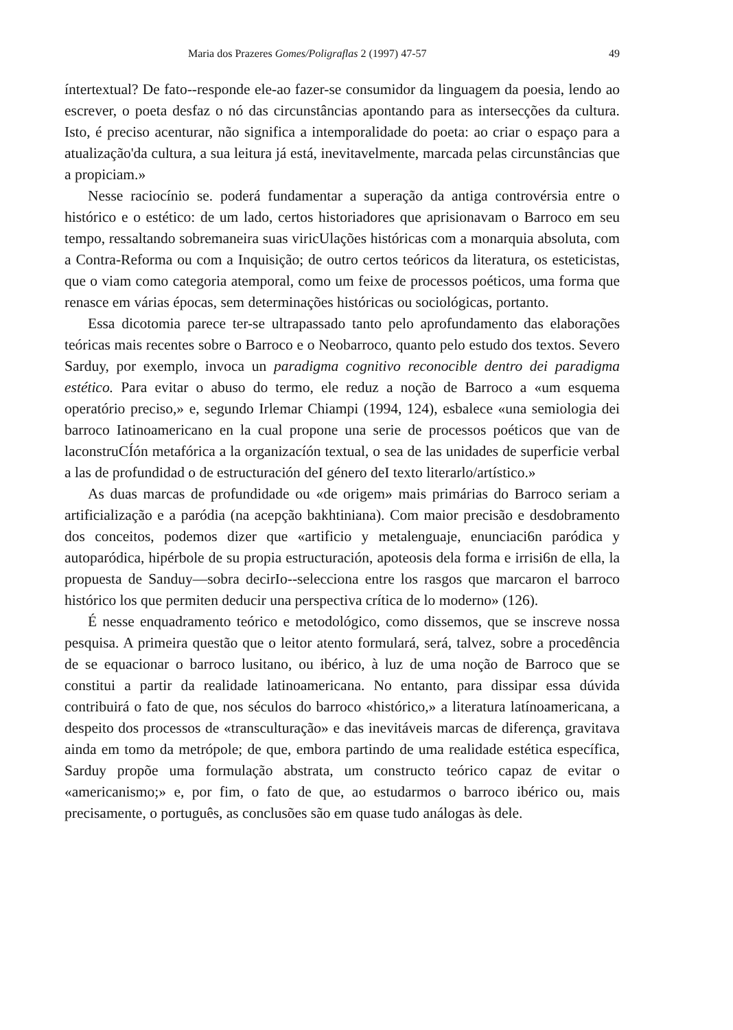Maria dos Prazeres Gomes/Poligraflas 2 (1997) 47-57 49
íntertextual? De fato--responde ele-ao fazer-se consumidor da linguagem da poesia, lendo ao escrever, o poeta desfaz o nó das circunstâncias apontando para as intersecções da cultura. Isto, é preciso acenturar, não significa a intemporalidade do poeta: ao criar o espaço para a atualização'da cultura, a sua leitura já está, inevitavelmente, marcada pelas circunstâncias que a propiciam.»
Nesse raciocínio se. poderá fundamentar a superação da antiga controvérsia entre o histórico e o estético: de um lado, certos historiadores que aprisionavam o Barroco em seu tempo, ressaltando sobremaneira suas viricUlações históricas com a monarquia absoluta, com a Contra-Reforma ou com a Inquisição; de outro certos teóricos da literatura, os esteticistas, que o viam como categoria atemporal, como um feixe de processos poéticos, uma forma que renasce em várias épocas, sem determinações históricas ou sociológicas, portanto.
Essa dicotomia parece ter-se ultrapassado tanto pelo aprofundamento das elaborações teóricas mais recentes sobre o Barroco e o Neobarroco, quanto pelo estudo dos textos. Severo Sarduy, por exemplo, invoca un paradigma cognitivo reconocible dentro dei paradigma estético. Para evitar o abuso do termo, ele reduz a noção de Barroco a «um esquema operatório preciso,» e, segundo Irlemar Chiampi (1994, 124), esbalece «una semiologia dei barroco Iatinoamericano en la cual propone una serie de processos poéticos que van de laconstruCÍón metafórica a la organizacíón textual, o sea de las unidades de superficie verbal a las de profundidad o de estructuración deI género deI texto literarlo/artístico.»
As duas marcas de profundidade ou «de origem» mais primárias do Barroco seriam a artificialização e a paródia (na acepção bakhtiniana). Com maior precisão e desdobramento dos conceitos, podemos dizer que «artificio y metalenguaje, enunciaci6n paródica y autoparódica, hipérbole de su propia estructuración, apoteosis dela forma e irrisi6n de ella, la propuesta de Sanduy—sobra decirIo--selecciona entre los rasgos que marcaron el barroco histórico los que permiten deducir una perspectiva crítica de lo moderno» (126).
É nesse enquadramento teórico e metodológico, como dissemos, que se inscreve nossa pesquisa. A primeira questão que o leitor atento formulará, será, talvez, sobre a procedência de se equacionar o barroco lusitano, ou ibérico, à luz de uma noção de Barroco que se constitui a partir da realidade latinoamericana. No entanto, para dissipar essa dúvida contribuirá o fato de que, nos séculos do barroco «histórico,» a literatura latínoamericana, a despeito dos processos de «transculturação» e das inevitáveis marcas de diferença, gravitava ainda em tomo da metrópole; de que, embora partindo de uma realidade estética específica, Sarduy propõe uma formulação abstrata, um constructo teórico capaz de evitar o «americanismo;» e, por fim, o fato de que, ao estudarmos o barroco ibérico ou, mais precisamente, o português, as conclusões são em quase tudo análogas às dele.